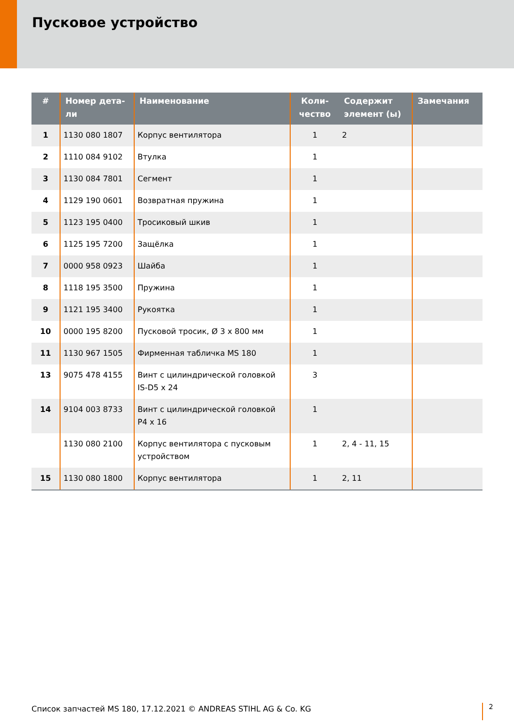Пусковое устройство
| # | Номер дета- ли | Наименование | Коли- чество | Содержит элемент (ы) | Замечания |
| --- | --- | --- | --- | --- | --- |
| 1 | 1130 080 1807 | Корпус вентилятора | 1 | 2 | |
| 2 | 1110 084 9102 | Втулка | 1 | | |
| 3 | 1130 084 7801 | Сегмент | 1 | | |
| 4 | 1129 190 0601 | Возвратная пружина | 1 | | |
| 5 | 1123 195 0400 | Тросиковый шкив | 1 | | |
| 6 | 1125 195 7200 | Защёлка | 1 | | |
| 7 | 0000 958 0923 | Шайба | 1 | | |
| 8 | 1118 195 3500 | Пружина | 1 | | |
| 9 | 1121 195 3400 | Рукоятка | 1 | | |
| 10 | 0000 195 8200 | Пусковой тросик, Ø 3 x 800 мм | 1 | | |
| 11 | 1130 967 1505 | Фирменная табличка MS 180 | 1 | | |
| 13 | 9075 478 4155 | Винт с цилиндрической головкой IS-D5 x 24 | 3 | | |
| 14 | 9104 003 8733 | Винт с цилиндрической головкой P4 x 16 | 1 | | |
| | 1130 080 2100 | Корпус вентилятора с пусковым устройством | 1 | 2, 4 - 11, 15 | |
| 15 | 1130 080 1800 | Корпус вентилятора | 1 | 2, 11 | |
Список запчастей MS 180, 17.12.2021 © ANDREAS STIHL AG & Co. KG
2